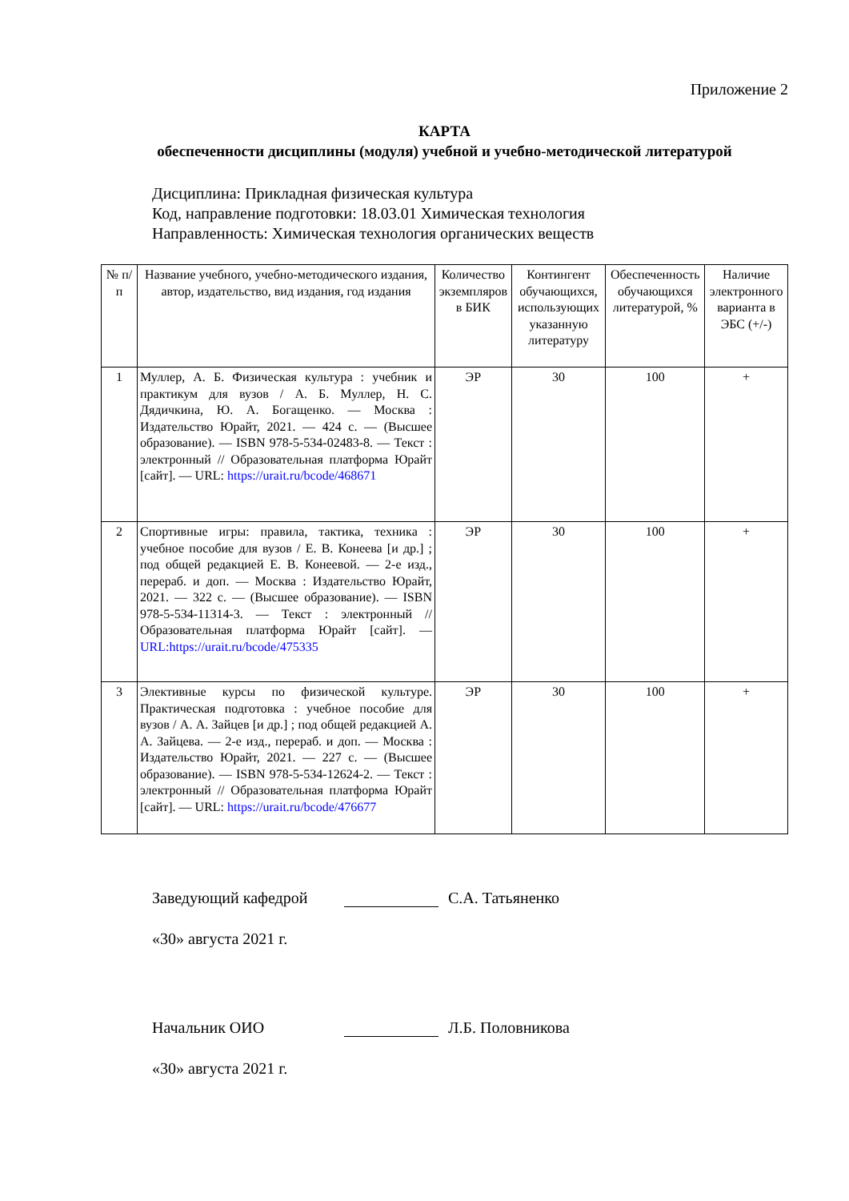Приложение 2
КАРТА
обеспеченности дисциплины (модуля) учебной и учебно-методической литературой
Дисциплина: Прикладная физическая культура
Код, направление подготовки: 18.03.01 Химическая технология
Направленность: Химическая технология органических веществ
| № п/п | Название учебного, учебно-методического издания, автор, издательство, вид издания, год издания | Количество экземпляров в БИК | Контингент обучающихся, использующих указанную литературу | Обеспеченность обучающихся литературой, % | Наличие электронного варианта в ЭБС (+/-) |
| --- | --- | --- | --- | --- | --- |
| 1 | Муллер, А. Б. Физическая культура : учебник и практикум для вузов / А. Б. Муллер, Н. С. Дядичкина, Ю. А. Богащенко. — Москва : Издательство Юрайт, 2021. — 424 с. — (Высшее образование). — ISBN 978-5-534-02483-8. — Текст : электронный // Образовательная платформа Юрайт [сайт]. — URL: https://urait.ru/bcode/468671 | ЭР | 30 | 100 | + |
| 2 | Спортивные игры: правила, тактика, техника : учебное пособие для вузов / Е. В. Конеева [и др.] ; под общей редакцией Е. В. Конеевой. — 2-е изд., перераб. и доп. — Москва : Издательство Юрайт, 2021. — 322 с. — (Высшее образование). — ISBN 978-5-534-11314-3. — Текст : электронный // Образовательная платформа Юрайт [сайт]. — URL:https://urait.ru/bcode/475335 | ЭР | 30 | 100 | + |
| 3 | Элективные курсы по физической культуре. Практическая подготовка : учебное пособие для вузов / А. А. Зайцев [и др.] ; под общей редакцией А. А. Зайцева. — 2-е изд., перераб. и доп. — Москва : Издательство Юрайт, 2021. — 227 с. — (Высшее образование). — ISBN 978-5-534-12624-2. — Текст : электронный // Образовательная платформа Юрайт [сайт]. — URL: https://urait.ru/bcode/476677 | ЭР | 30 | 100 | + |
Заведующий кафедрой С.А. Татьяненко
«30» августа 2021 г.
Начальник ОИО Л.Б. Половникова
«30» августа 2021 г.